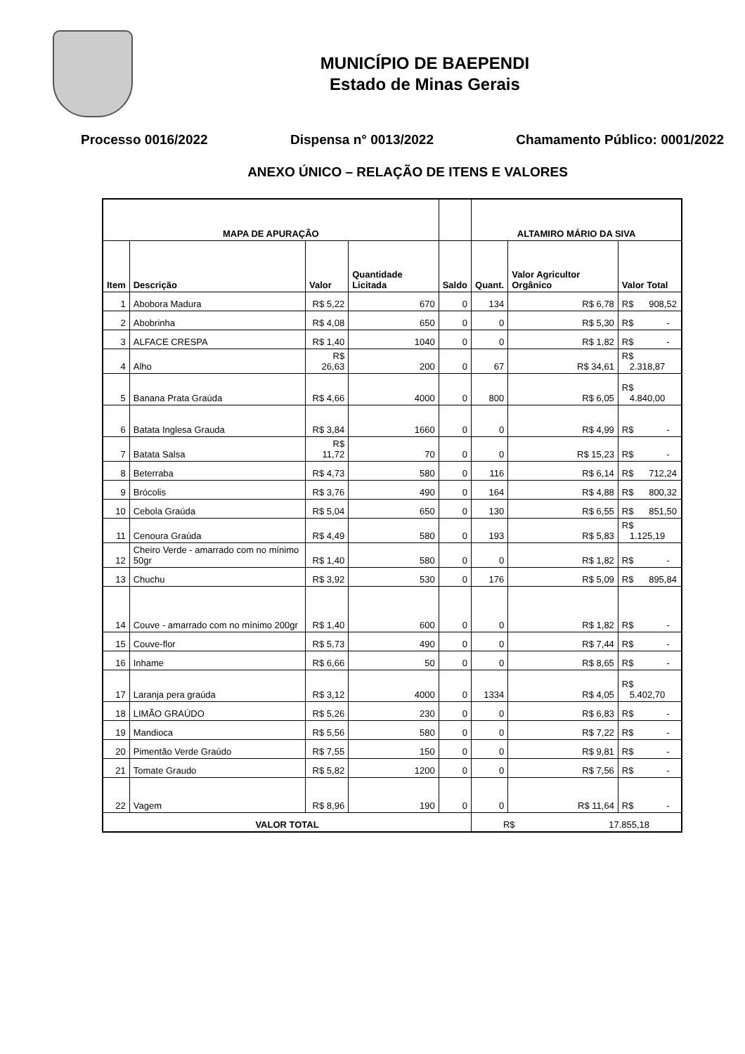MUNICÍPIO DE BAEPENDI
Estado de Minas Gerais
Processo 0016/2022 Dispensa n° 0013/2022 Chamamento Público: 0001/2022
ANEXO ÚNICO – RELAÇÃO DE ITENS E VALORES
| MAPA DE APURAÇÃO | | | | | ALTAMIRO MÁRIO DA SIVA | | |
| --- | --- | --- | --- | --- | --- | --- | --- |
| Item | Descrição | Valor | Quantidade Licitada | Saldo | Quant. | Valor Agricultor Orgânico | Valor Total |
| 1 | Abobora Madura | R$ 5,22 | 670 | 0 | 134 | R$ 6,78 | R$ 908,52 |
| 2 | Abobrinha | R$ 4,08 | 650 | 0 | 0 | R$ 5,30 | R$ - |
| 3 | ALFACE CRESPA | R$ 1,40 | 1040 | 0 | 0 | R$ 1,82 | R$ - |
| 4 | Alho | R$ 26,63 | 200 | 0 | 67 | R$ 34,61 | R$ 2.318,87 |
| 5 | Banana Prata Graúda | R$ 4,66 | 4000 | 0 | 800 | R$ 6,05 | R$ 4.840,00 |
| 6 | Batata Inglesa Grauda | R$ 3,84 | 1660 | 0 | 0 | R$ 4,99 | R$ - |
| 7 | Batata Salsa | R$ 11,72 | 70 | 0 | 0 | R$ 15,23 | R$ - |
| 8 | Beterraba | R$ 4,73 | 580 | 0 | 116 | R$ 6,14 | R$ 712,24 |
| 9 | Brócolis | R$ 3,76 | 490 | 0 | 164 | R$ 4,88 | R$ 800,32 |
| 10 | Cebola Graúda | R$ 5,04 | 650 | 0 | 130 | R$ 6,55 | R$ 851,50 |
| 11 | Cenoura Graúda | R$ 4,49 | 580 | 0 | 193 | R$ 5,83 | R$ 1.125,19 |
| 12 | Cheiro Verde - amarrado com no mínimo 50gr | R$ 1,40 | 580 | 0 | 0 | R$ 1,82 | R$ - |
| 13 | Chuchu | R$ 3,92 | 530 | 0 | 176 | R$ 5,09 | R$ 895,84 |
| 14 | Couve - amarrado com no mínimo 200gr | R$ 1,40 | 600 | 0 | 0 | R$ 1,82 | R$ - |
| 15 | Couve-flor | R$ 5,73 | 490 | 0 | 0 | R$ 7,44 | R$ - |
| 16 | Inhame | R$ 6,66 | 50 | 0 | 0 | R$ 8,65 | R$ - |
| 17 | Laranja pera graúda | R$ 3,12 | 4000 | 0 | 1334 | R$ 4,05 | R$ 5.402,70 |
| 18 | LIMÃO GRAÚDO | R$ 5,26 | 230 | 0 | 0 | R$ 6,83 | R$ - |
| 19 | Mandioca | R$ 5,56 | 580 | 0 | 0 | R$ 7,22 | R$ - |
| 20 | Pimentão Verde Graúdo | R$ 7,55 | 150 | 0 | 0 | R$ 9,81 | R$ - |
| 21 | Tomate Graudo | R$ 5,82 | 1200 | 0 | 0 | R$ 7,56 | R$ - |
| 22 | Vagem | R$ 8,96 | 190 | 0 | 0 | R$ 11,64 | R$ - |
| VALOR TOTAL | | | | | R$ 17.855,18 | | |